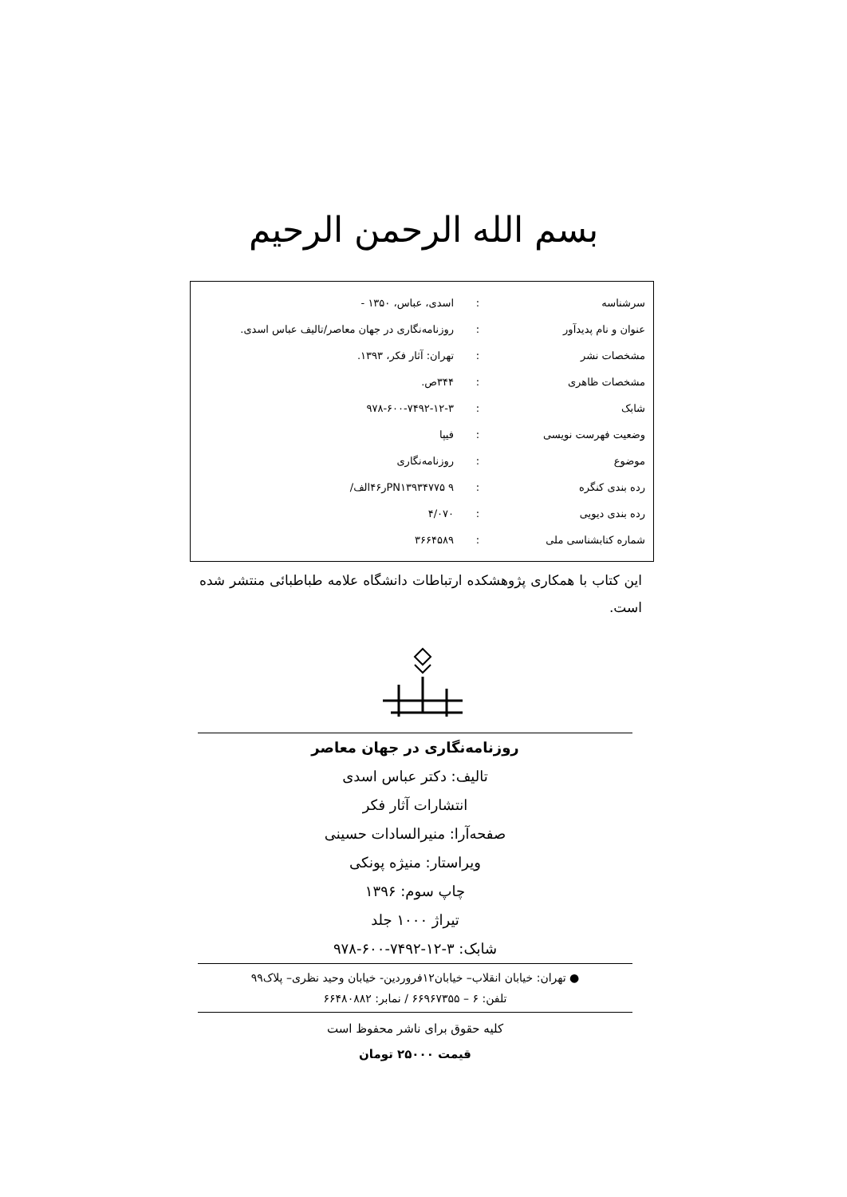بسم الله الرحمن الرحیم
| سرشناسه | : | اسدی، عباس، ۱۳۵۰ - |
| عنوان و نام پدیدآور | : | روزنامه‌نگاری در جهان معاصر/تالیف عباس اسدی. |
| مشخصات نشر | : | تهران: آثار فکر، ۱۳۹۳. |
| مشخصات ظاهری | : | ۳۴۴ص. |
| شابک | : | ۹۷۸-۶۰۰-۷۴۹۲-۱۲-۳ |
| وضعیت فهرست نویسی | : | فیپا |
| موضوع | : | روزنامه‌نگاری |
| رده بندی کنگره | : | PN۱۳۹۳۴۷۷۵ ۹ر۴۶الف/ |
| رده بندی دیویی | : | ۴/۰۷۰ |
| شماره کتابشناسی ملی | : | ۳۶۶۴۵۸۹ |
این کتاب با همکاری پژوهشکده ارتباطات دانشگاه علامه طباطبائی منتشر شده است.
روزنامه‌نگاری در جهان معاصر
تالیف: دکتر عباس اسدی
انتشارات آثار فکر
صفحه‌آرا: منیرالسادات حسینی
ویراستار: منیژه پونکی
چاپ سوم: ۱۳۹۶
تیراژ ۱۰۰۰ جلد
شابک: ۳-۱۲-۷۴۹۲-۶۰۰-۹۷۸
● تهران: خیابان انقلاب– خیابان۱۲فروردین- خیابان وحید نظری– پلاک۹۹
تلفن: ۶ – ۶۶۹۶۷۳۵۵ / نمابر: ۶۶۴۸۰۸۸۲
کلیه حقوق برای ناشر محفوظ است
قیمت ۲۵۰۰۰ تومان